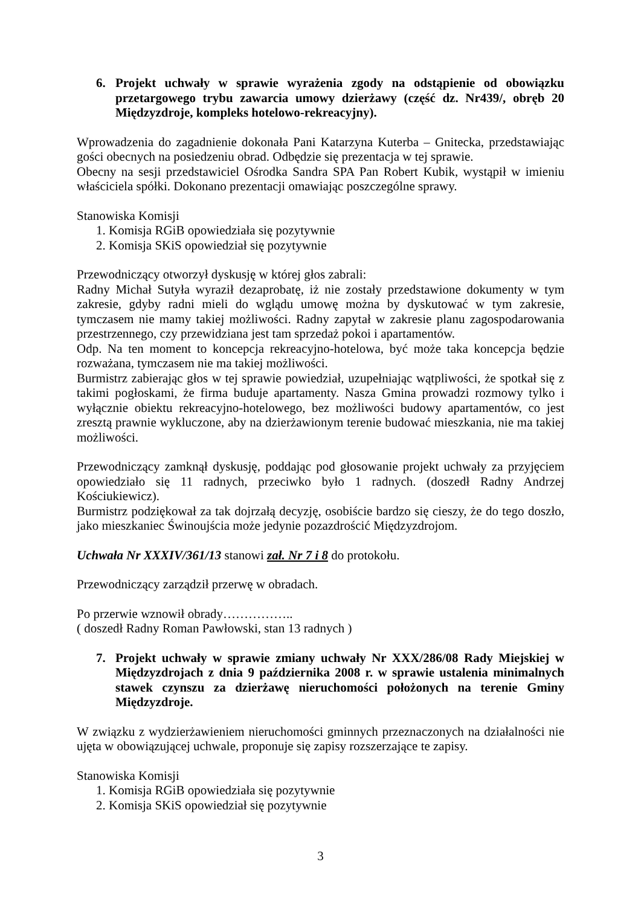6. Projekt uchwały w sprawie wyrażenia zgody na odstąpienie od obowiązku przetargowego trybu zawarcia umowy dzierżawy (część dz. Nr439/, obręb 20 Międzyzdroje, kompleks hotelowo-rekreacyjny).
Wprowadzenia do zagadnienie dokonała Pani Katarzyna Kuterba – Gnitecka, przedstawiając gości obecnych na posiedzeniu obrad. Odbędzie się prezentacja w tej sprawie.
Obecny na sesji przedstawiciel Ośrodka Sandra SPA Pan Robert Kubik, wystąpił w imieniu właściciela spółki. Dokonano prezentacji omawiając poszczególne sprawy.
Stanowiska Komisji
1. Komisja RGiB opowiedziała się pozytywnie
2. Komisja SKiS opowiedział się pozytywnie
Przewodniczący otworzył dyskusję w której głos zabrali:
Radny Michał Sutyła wyraził dezaprobatę, iż nie zostały przedstawione dokumenty w tym zakresie, gdyby radni mieli do wglądu umowę można by dyskutować w tym zakresie, tymczasem nie mamy takiej możliwości. Radny zapytał w zakresie planu zagospodarowania przestrzennego, czy przewidziana jest tam sprzedaż pokoi i apartamentów.
Odp. Na ten moment to koncepcja rekreacyjno-hotelowa, być może taka koncepcja będzie rozważana, tymczasem nie ma takiej możliwości.
Burmistrz zabierając głos w tej sprawie powiedział, uzupełniając wątpliwości, że spotkał się z takimi pogłoskami, że firma buduje apartamenty. Nasza Gmina prowadzi rozmowy tylko i wyłącznie obiektu rekreacyjno-hotelowego, bez możliwości budowy apartamentów, co jest zresztą prawnie wykluczone, aby na dzierżawionym terenie budować mieszkania, nie ma takiej możliwości.
Przewodniczący zamknął dyskusję, poddając pod głosowanie projekt uchwały za przyjęciem opowiedziało się 11 radnych, przeciwko było 1 radnych. (doszedł Radny Andrzej Kościukiewicz).
Burmistrz podziękował za tak dojrzałą decyzję, osobiście bardzo się cieszy, że do tego doszło, jako mieszkaniec Świnoujścia może jedynie pozazdrościć Międzyzdrojom.
Uchwała Nr XXXIV/361/13 stanowi zał. Nr 7 i 8 do protokołu.
Przewodniczący zarządził przerwę w obradach.
Po przerwie wznowił obrady……………..
( doszedł Radny Roman Pawłowski, stan 13 radnych )
7. Projekt uchwały w sprawie zmiany uchwały Nr XXX/286/08 Rady Miejskiej w Międzyzdrojach z dnia 9 października 2008 r. w sprawie ustalenia minimalnych stawek czynszu za dzierżawę nieruchomości położonych na terenie Gminy Międzyzdroje.
W związku z wydzierżawieniem nieruchomości gminnych przeznaczonych na działalności nie ujęta w obowiązującej uchwale, proponuje się zapisy rozszerzające te zapisy.
Stanowiska Komisji
1. Komisja RGiB opowiedziała się pozytywnie
2. Komisja SKiS opowiedział się pozytywnie
3